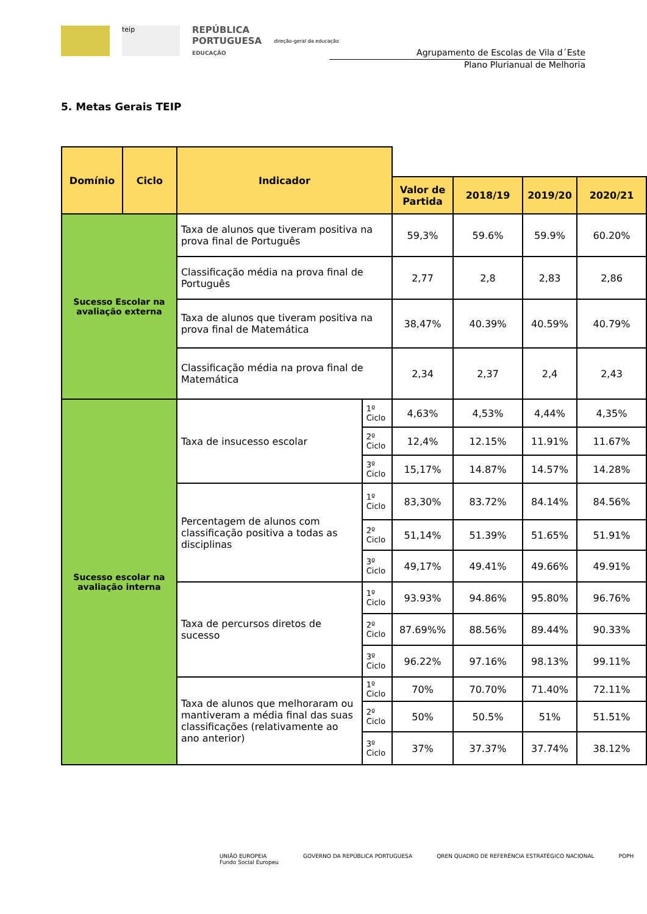teip
REPÚBLICA
PORTUGUESA
EDUCAÇÃO
direção-geral da educação
Agrupamento de Escolas de Vila d´Este
Plano Plurianual de Melhoria
5. Metas Gerais TEIP
| Domínio | Ciclo | Indicador | | | | | |
| | | | | Valor de Partida | 2018/19 | 2019/20 | 2020/21 |
| Sucesso Escolar na avaliação externa | | Taxa de alunos que tiveram positiva na prova final de Português | | 59,3% | 59.6% | 59.9% | 60.20% |
| | | Classificação média na prova final de Português | | 2,77 | 2,8 | 2,83 | 2,86 |
| | | Taxa de alunos que tiveram positiva na prova final de Matemática | | 38,47% | 40.39% | 40.59% | 40.79% |
| | | Classificação média na prova final de Matemática | | 2,34 | 2,37 | 2,4 | 2,43 |
| Sucesso escolar na avaliação interna | | Taxa de insucesso escolar | 1º Ciclo | 4,63% | 4,53% | 4,44% | 4,35% |
| | | | 2º Ciclo | 12,4% | 12.15% | 11.91% | 11.67% |
| | | | 3º Ciclo | 15,17% | 14.87% | 14.57% | 14.28% |
| | | Percentagem de alunos com classificação positiva a todas as disciplinas | 1º Ciclo | 83,30% | 83.72% | 84.14% | 84.56% |
| | | | 2º Ciclo | 51,14% | 51.39% | 51.65% | 51.91% |
| | | | 3º Ciclo | 49,17% | 49.41% | 49.66% | 49.91% |
| | | Taxa de percursos diretos de sucesso | 1º Ciclo | 93.93% | 94.86% | 95.80% | 96.76% |
| | | | 2º Ciclo | 87.69%% | 88.56% | 89.44% | 90.33% |
| | | | 3º Ciclo | 96.22% | 97.16% | 98.13% | 99.11% |
| | | Taxa de alunos que melhoraram ou mantiveram a média final das suas classificações (relativamente ao ano anterior) | 1º Ciclo | 70% | 70.70% | 71.40% | 72.11% |
| | | | 2º Ciclo | 50% | 50.5% | 51% | 51.51% |
| | | | 3º Ciclo | 37% | 37.37% | 37.74% | 38.12% |
UNIÃO EUROPEIA
Fundo Social Europeu
GOVERNO DA REPÚBLICA PORTUGUESA
QREN QUADRO DE REFERÊNCIA ESTRATÉGICO NACIONAL
POPH